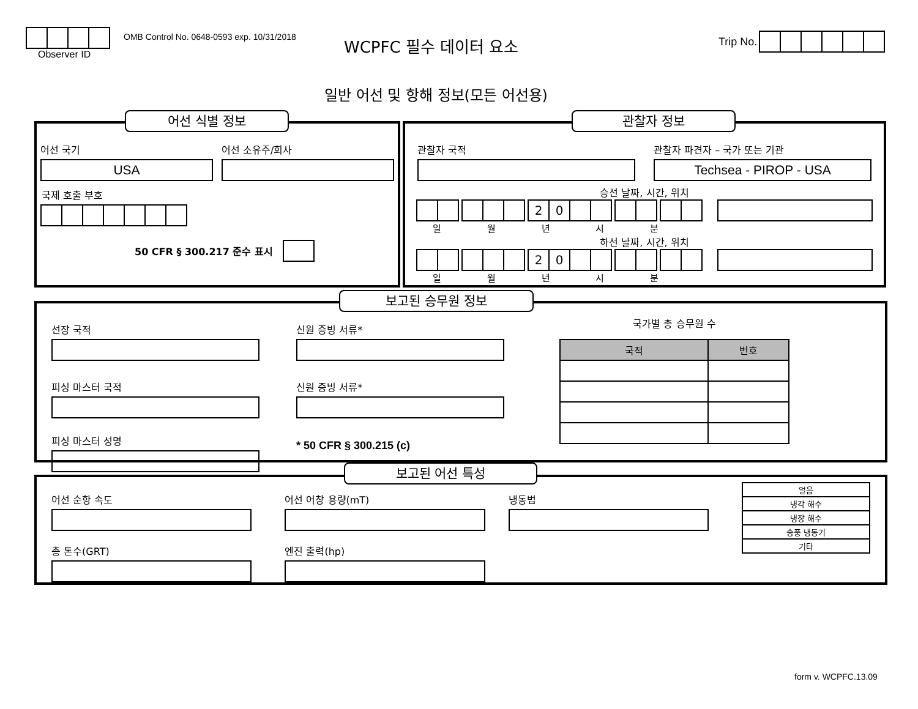Observer ID
OMB Control No. 0648-0593 exp. 10/31/2018
WCPFC 필수 데이터 요소 Trip No.
일반 어선 및 항해 정보(모든 어선용)
어선 국기
USA
어선 소유주/회사
국제 호출 부호
50 CFR § 300.217 준수 표시
어선 식별 정보
관찰자 국적 관찰자 파견자 – 국가 또는 기관
Techsea - PIROP - USA
승선 날짜, 시간, 위치
20
일 월 년 시 분
하선 날짜, 시간, 위치
20
일 월 년 시 분
관찰자 정보
선장 국적
피싱 마스터 국적
피싱 마스터 성명
신원 증빙 서류*
신원 증빙 서류*
* 50 CFR § 300.215 (c)
국가별 총 승무원 수
| 국적 | 번호 |
| --- | --- |
보고된 승무원 정보
어선 순항 속도
총 톤수(GRT)
어선 어창 용량(mT)
엔진 출력(hp)
냉동법
| 얼음 |
| 냉각 해수 |
| 냉장 해수 |
| 송풍 냉동기 |
| 기타 |
보고된 어선 특성
form v. WCPFC.13.09